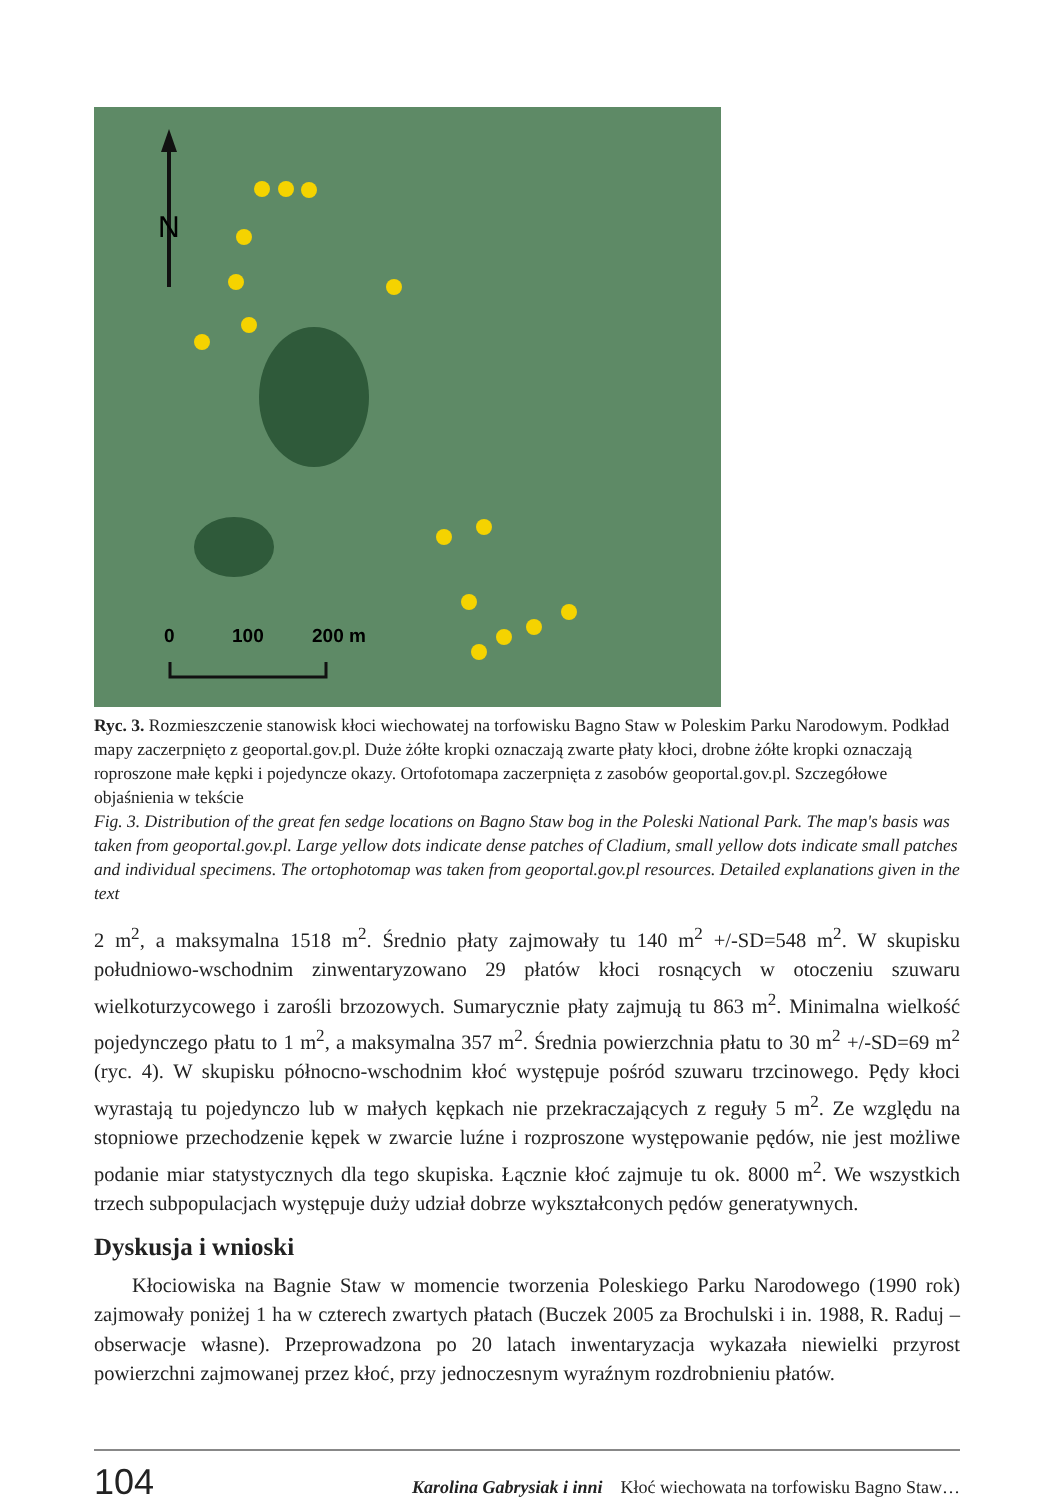N
0
100
200 m
Ryc. 3. Rozmieszczenie stanowisk kłoci wiechowatej na torfowisku Bagno Staw w Poleskim Parku Narodowym. Podkład mapy zaczerpnięto z geoportal.gov.pl. Duże żółte kropki oznaczają zwarte płaty kłoci, drobne żółte kropki oznaczają roproszone małe kępki i pojedyncze okazy. Ortofotomapa zaczerpnięta z zasobów geoportal.gov.pl. Szczegółowe objaśnienia w tekście
Fig. 3. Distribution of the great fen sedge locations on Bagno Staw bog in the Poleski National Park. The map's basis was taken from geoportal.gov.pl. Large yellow dots indicate dense patches of Cladium, small yellow dots indicate small patches and individual specimens. The ortophotomap was taken from geoportal.gov.pl resources. Detailed explanations given in the text
2 m<sup>2</sup>, a maksymalna 1518 m<sup>2</sup>. Średnio płaty zajmowały tu 140 m<sup>2</sup> +/-SD=548 m<sup>2</sup>. W skupisku południowo-wschodnim zinwentaryzowano 29 płatów kłoci rosnących w otoczeniu szuwaru wielkoturzycowego i zarośli brzozowych. Sumarycznie płaty zajmują tu 863 m<sup>2</sup>. Minimalna wielkość pojedynczego płatu to 1 m<sup>2</sup>, a maksymalna 357 m<sup>2</sup>. Średnia powierzchnia płatu to 30 m<sup>2</sup> +/-SD=69 m<sup>2</sup> (ryc. 4). W skupisku północno-wschodnim kłoć występuje pośród szuwaru trzcinowego. Pędy kłoci wyrastają tu pojedynczo lub w małych kępkach nie przekraczających z reguły 5 m<sup>2</sup>. Ze względu na stopniowe przechodzenie kępek w zwarcie luźne i rozproszone występowanie pędów, nie jest możliwe podanie miar statystycznych dla tego skupiska. Łącznie kłoć zajmuje tu ok. 8000 m<sup>2</sup>. We wszystkich trzech subpopulacjach występuje duży udział dobrze wykształconych pędów generatywnych.
Dyskusja i wnioski
Kłociowiska na Bagnie Staw w momencie tworzenia Poleskiego Parku Narodowego (1990 rok) zajmowały poniżej 1 ha w czterech zwartych płatach (Buczek 2005 za Brochulski i in. 1988, R. Raduj – obserwacje własne). Przeprowadzona po 20 latach inwentaryzacja wykazała niewielki przyrost powierzchni zajmowanej przez kłoć, przy jednoczesnym wyraźnym rozdrobnieniu płatów.
104
Karolina Gabrysiak i inni Kłoć wiechowata na torfowisku Bagno Staw…